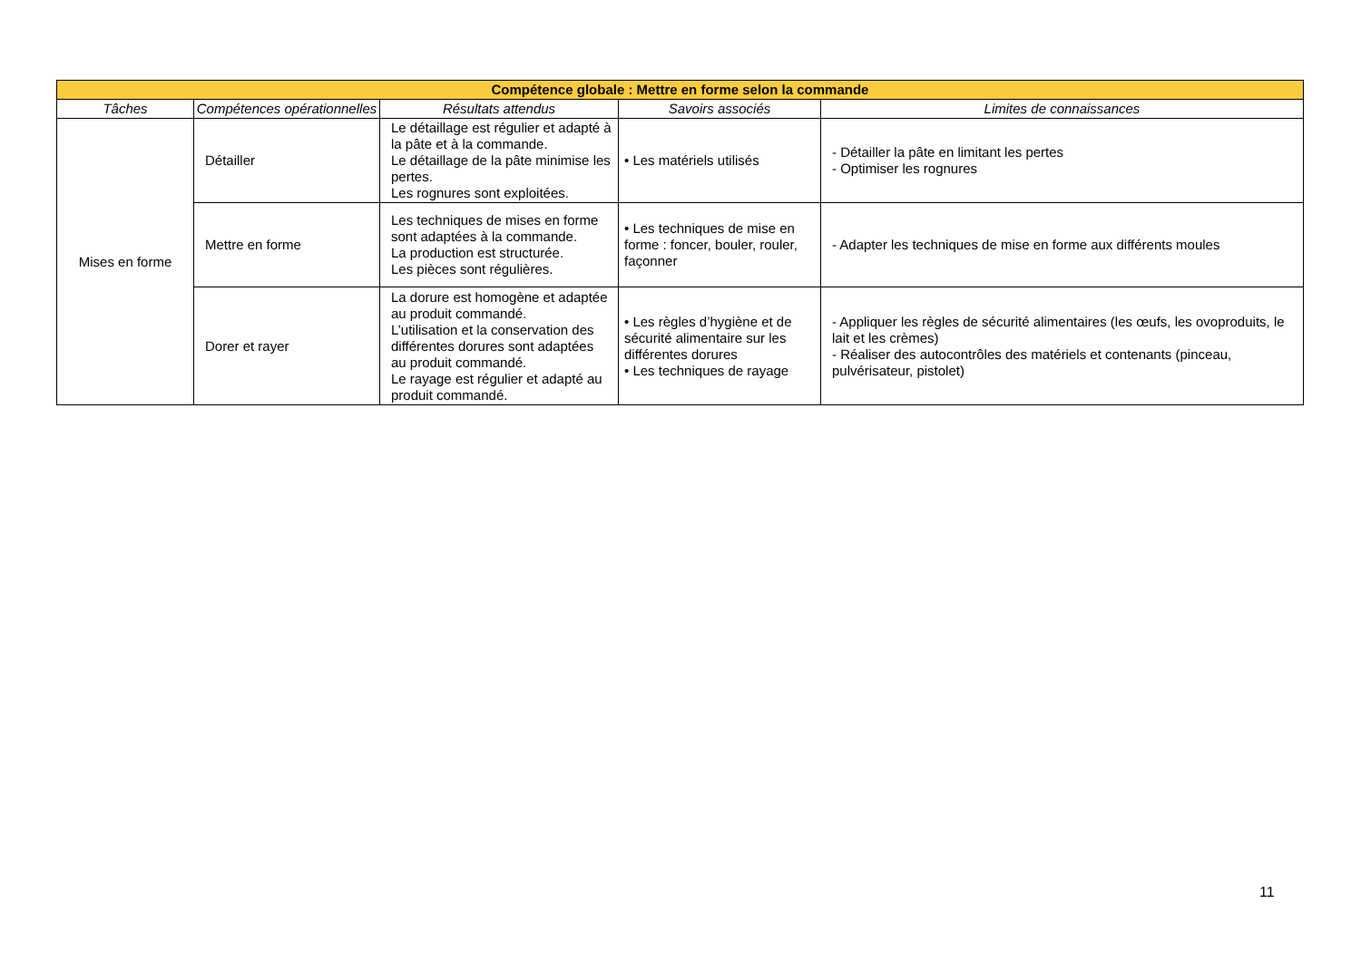| Compétence globale : Mettre en forme selon la commande | | | | |
| --- | --- | --- | --- | --- |
| Tâches | Compétences opérationnelles | Résultats attendus | Savoirs associés | Limites de connaissances |
| Mises en forme | Détailler | Le détaillage est régulier et adapté à la pâte et à la commande. Le détaillage de la pâte minimise les pertes. Les rognures sont exploitées. | • Les matériels utilisés | - Détailler la pâte en limitant les pertes - Optimiser les rognures |
| | Mettre en forme | Les techniques de mises en forme sont adaptées à la commande. La production est structurée. Les pièces sont régulières. | • Les techniques de mise en forme : foncer, bouler, rouler, façonner | - Adapter les techniques de mise en forme aux différents moules |
| | Dorer et rayer | La dorure est homogène et adaptée au produit commandé. L’utilisation et la conservation des différentes dorures sont adaptées au produit commandé. Le rayage est régulier et adapté au produit commandé. | • Les règles d’hygiène et de sécurité alimentaire sur les différentes dorures • Les techniques de rayage | - Appliquer les règles de sécurité alimentaires (les œufs, les ovoproduits, le lait et les crèmes) - Réaliser des autocontrôles des matériels et contenants (pinceau, pulvérisateur, pistolet) |
11